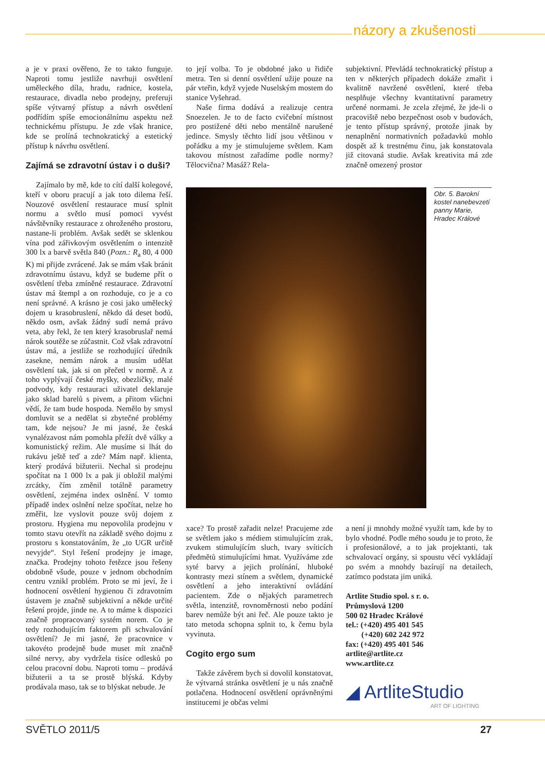názory a zkušenosti
a je v praxi ověřeno, že to takto funguje. Naproti tomu jestliže navrhuji osvětlení uměleckého díla, hradu, radnice, kostela, restaurace, divadla nebo prodejny, preferuji spíše výtvarný přístup a návrh osvětlení podřídím spíše emocionálnímu aspektu než technickému přístupu. Je zde však hranice, kde se prolíná technokratický a estetický přístup k návrhu osvětlení.
Zajímá se zdravotní ústav i o duši?
Zajímalo by mě, kde to cítí další kolegové, kteří v oboru pracují a jak toto dilema řeší. Nouzové osvětlení restaurace musí splnit normu a světlo musí pomoci vyvést návštěvníky restaurace z ohroženého prostoru, nastane-li problém. Avšak sedět se sklenkou vína pod zářivkovým osvětlením o intenzitě 300 lx a barvě světla 840 (Pozn.: R<sub>a</sub> 80, 4 000 K) mi přijde zvrácené. Jak se mám však bránit zdravotnímu ústavu, když se budeme přít o osvětlení třeba zmíněné restaurace. Zdravotní ústav má štempl a on rozhoduje, co je a co není správné. A krásno je cosi jako umělecký dojem u krasobruslení, někdo dá deset bodů, někdo osm, avšak žádný sudí nemá právo veta, aby řekl, že ten který krasobruslař nemá nárok soutěže se zúčastnit. Což však zdravotní ústav má, a jestliže se rozhodující úředník zasekne, nemám nárok a musím udělat osvětlení tak, jak si on přečetl v normě. A z toho vyplývají české myšky, obezličky, malé podvody, kdy restauraci uživatel deklaruje jako sklad barelů s pivem, a přitom všichni vědí, že tam bude hospoda. Nemělo by smysl domluvit se a nedělat si zbytečné problémy tam, kde nejsou? Je mi jasné, že česká vynalézavost nám pomohla přežít dvě války a komunistický režim. Ale musíme si lhát do rukávu ještě teď a zde? Mám např. klienta, který prodává bižuterii. Nechal si prodejnu spočítat na 1 000 lx a pak ji obložil malými zrcátky, čím změnil totálně parametry osvětlení, zejména index oslnění. V tomto případě index oslnění nelze spočítat, nelze ho změřit, lze vyslovit pouze svůj dojem z prostoru. Hygiena mu nepovolila prodejnu v tomto stavu otevřít na základě svého dojmu z prostoru s konstatováním, že „to UGR určitě nevyjde“. Styl řešení prodejny je image, značka. Prodejny tohoto řetězce jsou řešeny obdobně všude, pouze v jednom obchodním centru vznikl problém. Proto se mi jeví, že i hodnocení osvětlení hygienou či zdravotním ústavem je značně subjektivní a někde určité řešení projde, jinde ne. A to máme k dispozici značně propracovaný systém norem. Co je tedy rozhodujícím faktorem při schvalování osvětlení? Je mi jasné, že pracovnice v takovéto prodejně bude muset mít značně silné nervy, aby vydržela tisíce odlesků po celou pracovní dobu. Naproti tomu – prodává bižuterii a ta se prostě blýská. Kdyby prodávala maso, tak se to blýskat nebude. Je
to její volba. To je obdobné jako u řidiče metra. Ten si denní osvětlení užije pouze na pár vteřin, když vyjede Nuselským mostem do stanice Vyšehrad.
Naše firma dodává a realizuje centra Snoezelen. Je to de facto cvičební místnost pro postižené děti nebo mentálně narušené jedince. Smysly těchto lidí jsou většinou v pořádku a my je stimulujeme světlem. Kam takovou místnost zařadíme podle normy? Tělocvična? Masáž? Rela-
subjektivní. Převládá technokratický přístup a ten v některých případech dokáže zmařit i kvalitně navržené osvětlení, které třeba nesplňuje všechny kvantitativní parametry určené normami. Je zcela zřejmé, že jde-li o pracoviště nebo bezpečnost osob v budovách, je tento přístup správný, protože jinak by nenaplnění normativních požadavků mohlo dospět až k trestnému činu, jak konstatovala již citovaná studie. Avšak kreativita má zde značně omezený prostor
Obr. 5. Barokní kostel nanebevzetí panny Marie, Hradec Králové
xace? To prostě zařadit nelze! Pracujeme zde se světlem jako s médiem stimulujícím zrak, zvukem stimulujícím sluch, tvary svíticích předmětů stimulujícími hmat. Využíváme zde syté barvy a jejich prolínání, hluboké kontrasty mezi stínem a světlem, dynamické osvětlení a jeho interaktivní ovládání pacientem. Zde o nějakých parametrech světla, intenzitě, rovnoměrnosti nebo podání barev nemůže být ani řeč. Ale pouze takto je tato metoda schopna splnit to, k čemu byla vyvinuta.
Cogito ergo sum
Takže závěrem bych si dovolil konstatovat, že výtvarná stránka osvětlení je u nás značně potlačena. Hodnocení osvětlení oprávněnými institucemi je občas velmi
a není ji mnohdy možné využít tam, kde by to bylo vhodné. Podle mého soudu je to proto, že i profesionálové, a to jak projektanti, tak schvalovací orgány, si spoustu věcí vykládají po svém a mnohdy bazírují na detailech, zatímco podstata jim uniká.
Artlite Studio spol. s r. o.
Průmyslová 1200
500 02 Hradec Králové
tel.: (+420) 495 401 545
(+420) 602 242 972
fax: (+420) 495 401 546
artlite@artlite.cz
www.artlite.cz
◢ ArtliteStudio
ART OF LIGHTING
SVĚTLO 2011/5 27